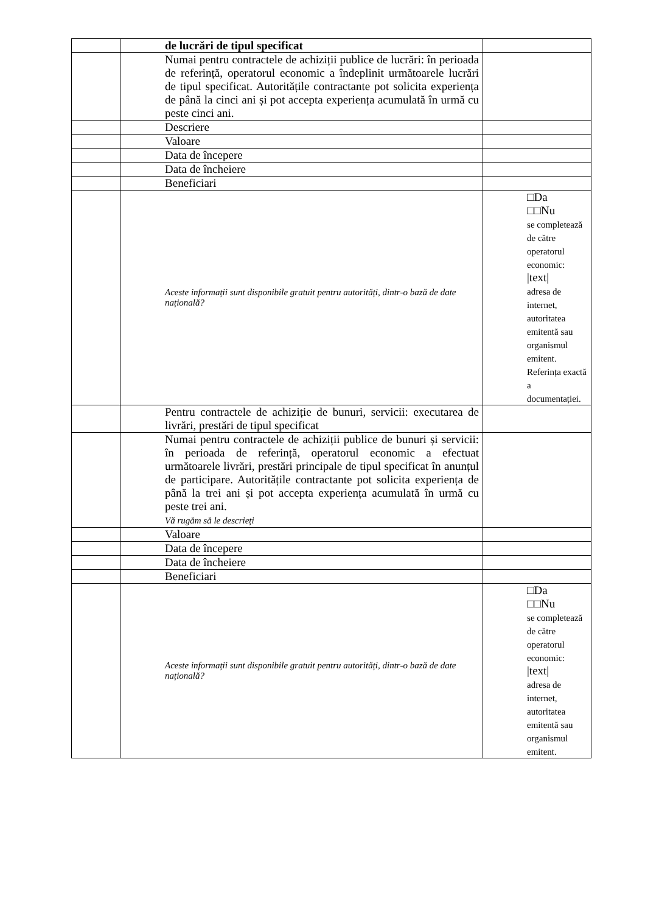| | de lucrări de tipul specificat | |
| | Numai pentru contractele de achiziții publice de lucrări: în perioada de referință, operatorul economic a îndeplinit următoarele lucrări de tipul specificat. Autoritățile contractante pot solicita experiența de până la cinci ani și pot accepta experiența acumulată în urmă cu peste cinci ani. | |
| | Descriere | |
| | Valoare | |
| | Data de începere | |
| | Data de încheiere | |
| | Beneficiari | |
| | Aceste informații sunt disponibile gratuit pentru autorități, dintr-o bază de date națională? | □Da □□Nu se completează de către operatorul economic: /text/ adresa de internet, autoritatea emitentă sau organismul emitent. Referința exactă a documentației. |
| | Pentru contractele de achiziție de bunuri, servicii: executarea de livrări, prestări de tipul specificat | |
| | Numai pentru contractele de achiziții publice de bunuri și servicii: în perioada de referință, operatorul economic a efectuat următoarele livrări, prestări principale de tipul specificat în anunțul de participare. Autoritățile contractante pot solicita experiența de până la trei ani și pot accepta experiența acumulată în urmă cu peste trei ani. Vă rugăm să le descrieți | |
| | Valoare | |
| | Data de începere | |
| | Data de încheiere | |
| | Beneficiari | |
| | Aceste informații sunt disponibile gratuit pentru autorități, dintr-o bază de date națională? | □Da □□Nu se completează de către operatorul economic: /text/ adresa de internet, autoritatea emitentă sau organismul emitent. |